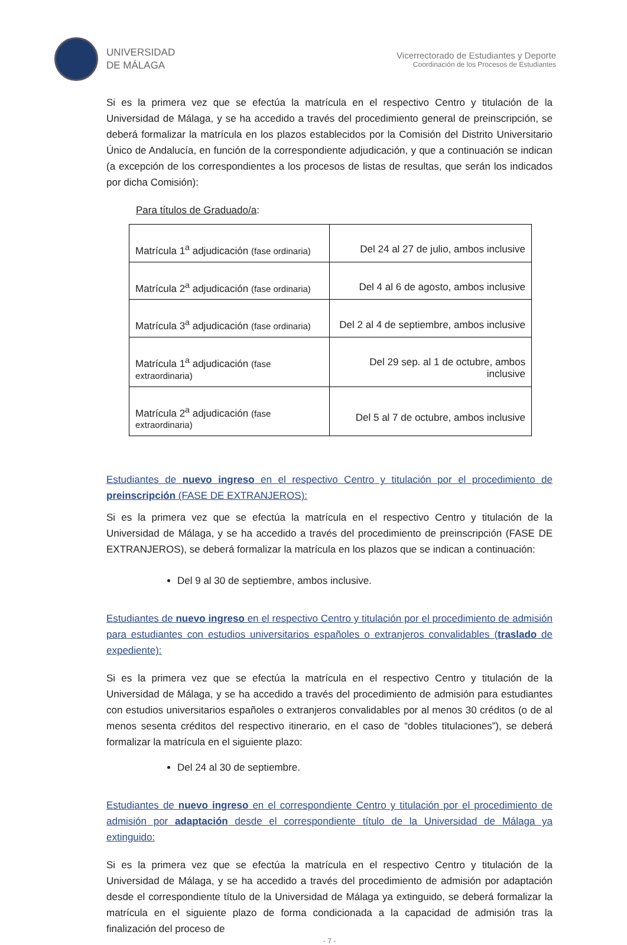UNIVERSIDAD
DE MÁLAGA
Vicerrectorado de Estudiantes y Deporte
Coordinación de los Procesos de Estudiantes
Si es la primera vez que se efectúa la matrícula en el respectivo Centro y titulación de la Universidad de Málaga, y se ha accedido a través del procedimiento general de preinscripción, se deberá formalizar la matrícula en los plazos establecidos por la Comisión del Distrito Universitario Único de Andalucía, en función de la correspondiente adjudicación, y que a continuación se indican (a excepción de los correspondientes a los procesos de listas de resultas, que serán los indicados por dicha Comisión):
Para títulos de Graduado/a:
| Matrícula 1<sup>a</sup> adjudicación (fase ordinaria) | Del 24 al 27 de julio, ambos inclusive |
| Matrícula 2<sup>a</sup> adjudicación (fase ordinaria) | Del 4 al 6 de agosto, ambos inclusive |
| Matrícula 3<sup>a</sup> adjudicación (fase ordinaria) | Del 2 al 4 de septiembre, ambos inclusive |
| Matrícula 1<sup>a</sup> adjudicación (fase extraordinaria) | Del 29 sep. al 1 de octubre, ambos inclusive |
| Matrícula 2<sup>a</sup> adjudicación (fase extraordinaria) | Del 5 al 7 de octubre, ambos inclusive |
Estudiantes de nuevo ingreso en el respectivo Centro y titulación por el procedimiento de preinscripción (FASE DE EXTRANJEROS):
Si es la primera vez que se efectúa la matrícula en el respectivo Centro y titulación de la Universidad de Málaga, y se ha accedido a través del procedimiento de preinscripción (FASE DE EXTRANJEROS), se deberá formalizar la matrícula en los plazos que se indican a continuación:
Del 9 al 30 de septiembre, ambos inclusive.
Estudiantes de nuevo ingreso en el respectivo Centro y titulación por el procedimiento de admisión para estudiantes con estudios universitarios españoles o extranjeros convalidables (traslado de expediente):
Si es la primera vez que se efectúa la matrícula en el respectivo Centro y titulación de la Universidad de Málaga, y se ha accedido a través del procedimiento de admisión para estudiantes con estudios universitarios españoles o extranjeros convalidables por al menos 30 créditos (o de al menos sesenta créditos del respectivo itinerario, en el caso de “dobles titulaciones”), se deberá formalizar la matrícula en el siguiente plazo:
Del 24 al 30 de septiembre.
Estudiantes de nuevo ingreso en el correspondiente Centro y titulación por el procedimiento de admisión por adaptación desde el correspondiente título de la Universidad de Málaga ya extinguido:
Si es la primera vez que se efectúa la matrícula en el respectivo Centro y titulación de la Universidad de Málaga, y se ha accedido a través del procedimiento de admisión por adaptación desde el correspondiente título de la Universidad de Málaga ya extinguido, se deberá formalizar la matrícula en el siguiente plazo de forma condicionada a la capacidad de admisión tras la finalización del proceso de
- 7 -